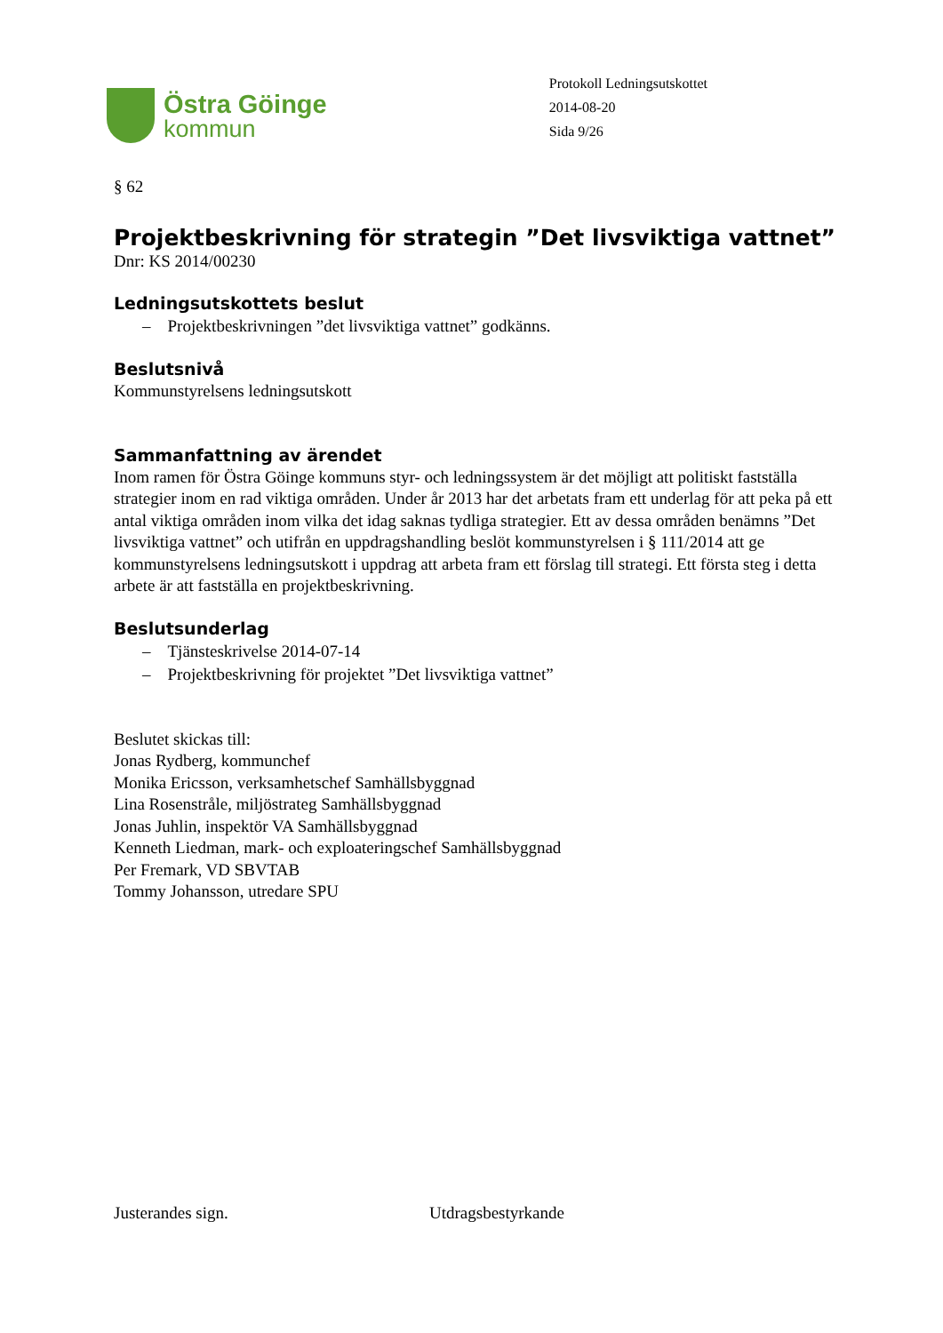Östra Göinge
kommun
Protokoll Ledningsutskottet
2014-08-20
Sida 9/26
§ 62
Projektbeskrivning för strategin ”Det livsviktiga vattnet”
Dnr: KS 2014/00230
Ledningsutskottets beslut
– Projektbeskrivningen ”det livsviktiga vattnet” godkänns.
Beslutsnivå
Kommunstyrelsens ledningsutskott
Sammanfattning av ärendet
Inom ramen för Östra Göinge kommuns styr- och ledningssystem är det möjligt att politiskt fastställa strategier inom en rad viktiga områden. Under år 2013 har det arbetats fram ett underlag för att peka på ett antal viktiga områden inom vilka det idag saknas tydliga strategier. Ett av dessa områden benämns ”Det livsviktiga vattnet” och utifrån en uppdragshandling beslöt kommunstyrelsen i § 111/2014 att ge kommunstyrelsens ledningsutskott i uppdrag att arbeta fram ett förslag till strategi. Ett första steg i detta arbete är att fastställa en projektbeskrivning.
Beslutsunderlag
– Tjänsteskrivelse 2014-07-14
– Projektbeskrivning för projektet ”Det livsviktiga vattnet”
Beslutet skickas till:
Jonas Rydberg, kommunchef
Monika Ericsson, verksamhetschef Samhällsbyggnad
Lina Rosenstråle, miljöstrateg Samhällsbyggnad
Jonas Juhlin, inspektör VA Samhällsbyggnad
Kenneth Liedman, mark- och exploateringschef Samhällsbyggnad
Per Fremark, VD SBVTAB
Tommy Johansson, utredare SPU
Justerandes sign. Utdragsbestyrkande